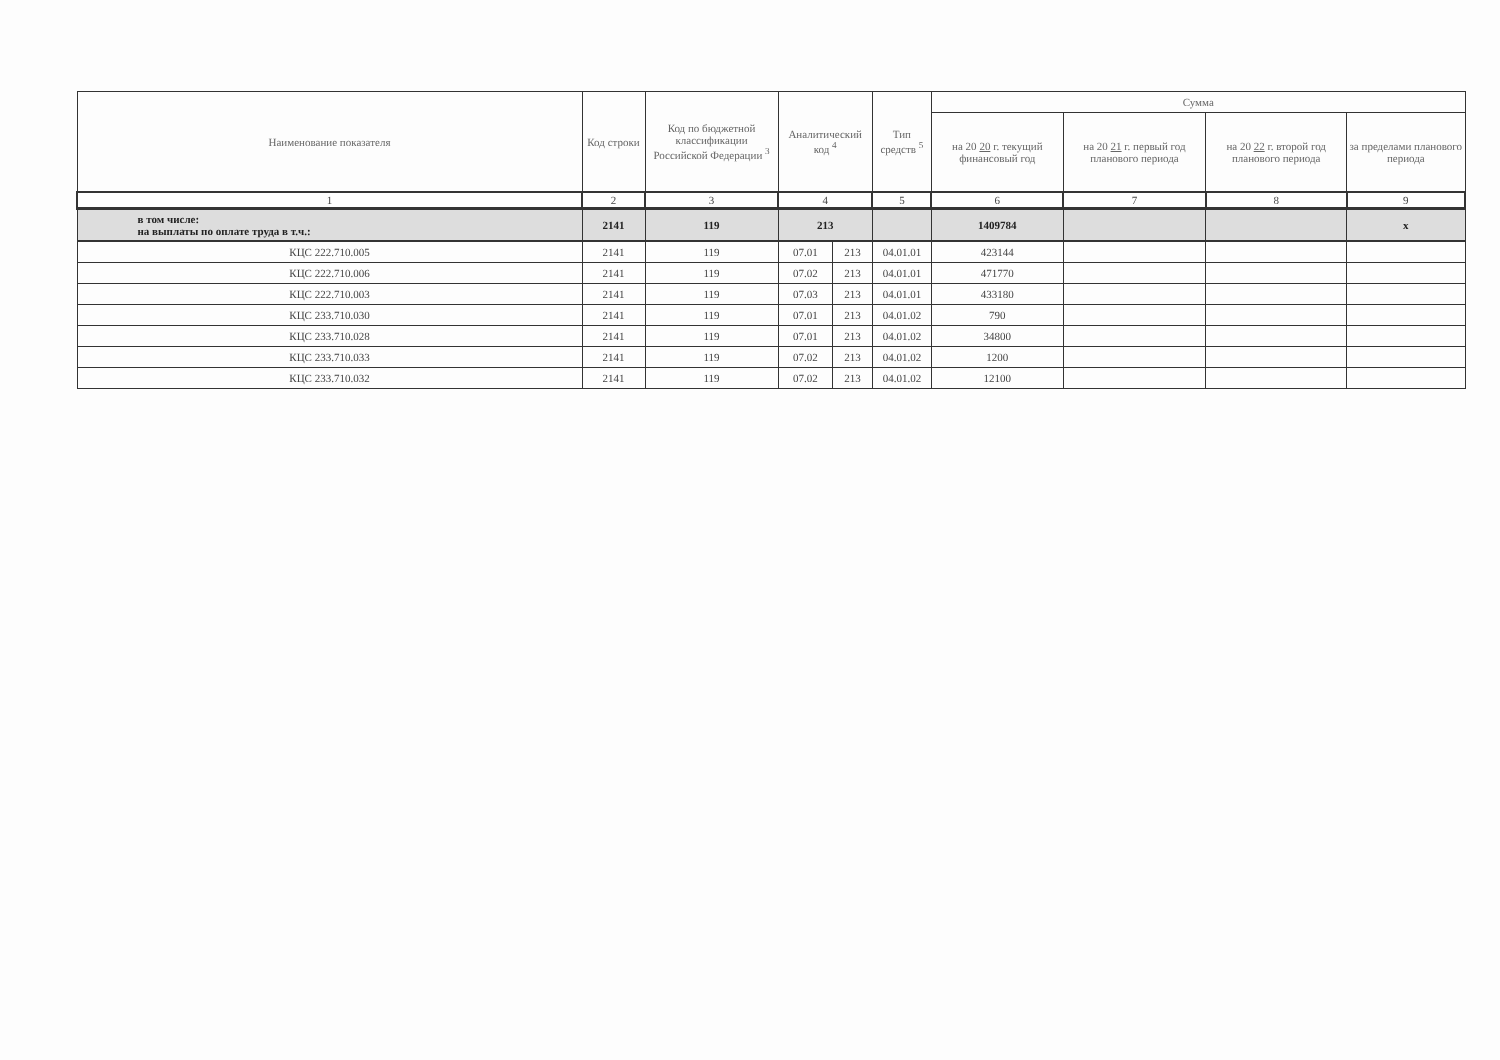| Наименование показателя | Код строки | Код по бюджетной классификации Российской Федерации <sup>3</sup> | Аналитический код <sup>4</sup> | | Тип средств <sup>5</sup> | Сумма | | | |
| --- | --- | --- | --- | --- | --- | --- | --- | --- | --- |
| | | | | | | на 20 20 г. текущий финансовый год | на 20 21 г. первый год планового периода | на 20 22 г. второй год планового периода | за пределами планового периода |
| 1 | 2 | 3 | 4 | | 5 | 6 | 7 | 8 | 9 |
| в том числе: на выплаты по оплате труда в т.ч.: | 2141 | 119 | 213 | | | 1409784 | | | х |
| КЦС 222.710.005 | 2141 | 119 | 07.01 | 213 | 04.01.01 | 423144 | | | |
| КЦС 222.710.006 | 2141 | 119 | 07.02 | 213 | 04.01.01 | 471770 | | | |
| КЦС 222.710.003 | 2141 | 119 | 07.03 | 213 | 04.01.01 | 433180 | | | |
| КЦС 233.710.030 | 2141 | 119 | 07.01 | 213 | 04.01.02 | 790 | | | |
| КЦС 233.710.028 | 2141 | 119 | 07.01 | 213 | 04.01.02 | 34800 | | | |
| КЦС 233.710.033 | 2141 | 119 | 07.02 | 213 | 04.01.02 | 1200 | | | |
| КЦС 233.710.032 | 2141 | 119 | 07.02 | 213 | 04.01.02 | 12100 | | | |